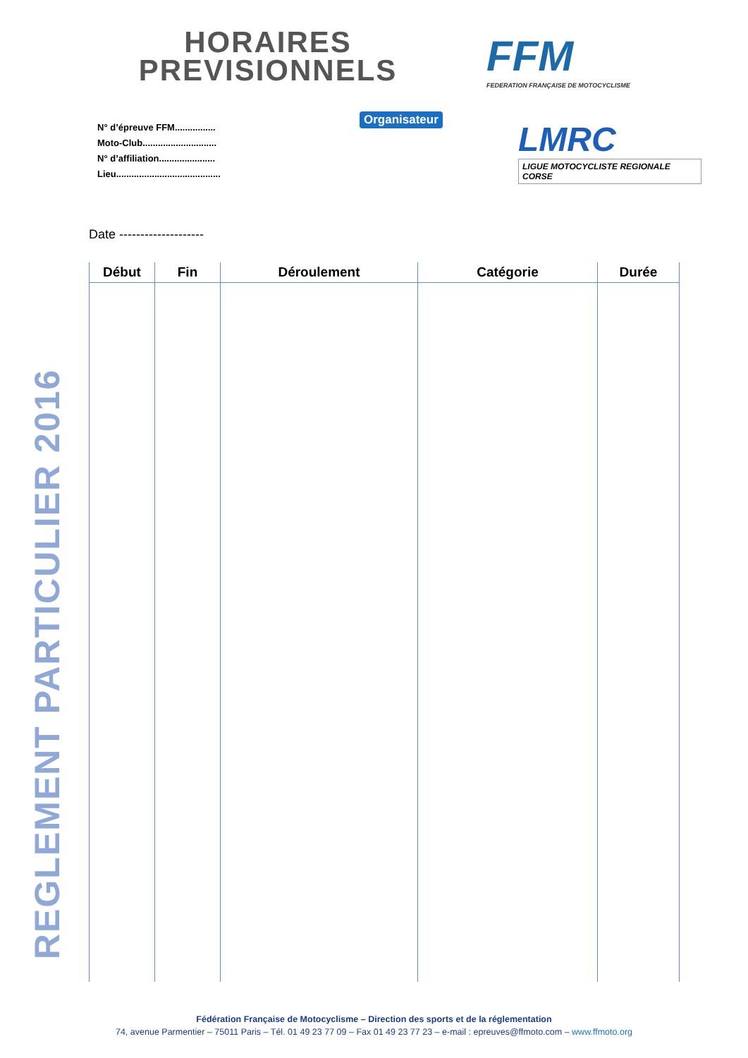REGLEMENT PARTICULIER 2016
HORAIRES PREVISIONNELS
FFM
FEDERATION FRANÇAISE DE MOTOCYCLISME
N° d’épreuve FFM................
Moto-Club.............................
N° d’affiliation......................
Lieu.........................................
Organisateur
LMRC
LIGUE MOTOCYCLISTE REGIONALE CORSE
Date --------------------
| Début | Fin | Déroulement | Catégorie | Durée |
| --- | --- | --- | --- | --- |
Fédération Française de Motocyclisme – Direction des sports et de la réglementation
74, avenue Parmentier – 75011 Paris – Tél. 01 49 23 77 09 – Fax 01 49 23 77 23 – e-mail : epreuves@ffmoto.com – www.ffmoto.org